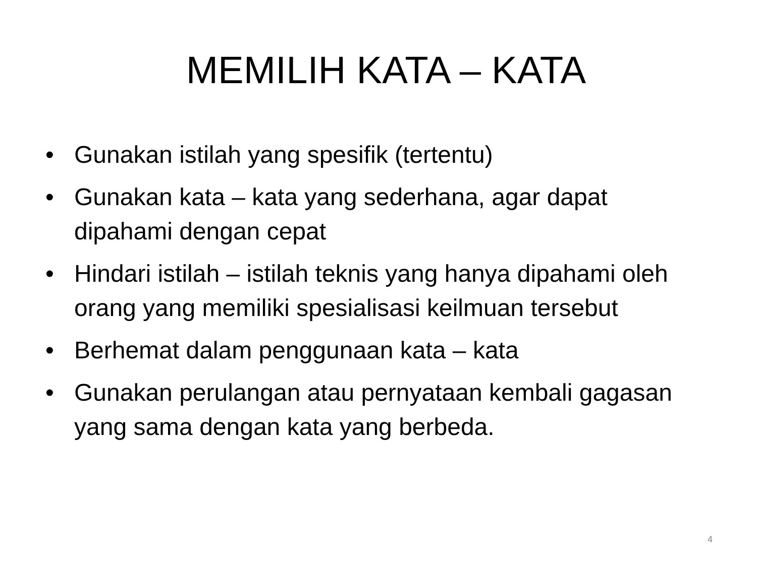MEMILIH KATA – KATA
• Gunakan istilah yang spesifik (tertentu)
• Gunakan kata – kata yang sederhana, agar dapat dipahami dengan cepat
• Hindari istilah – istilah teknis yang hanya dipahami oleh orang yang memiliki spesialisasi keilmuan tersebut
• Berhemat dalam penggunaan kata – kata
• Gunakan perulangan atau pernyataan kembali gagasan yang sama dengan kata yang berbeda.
4